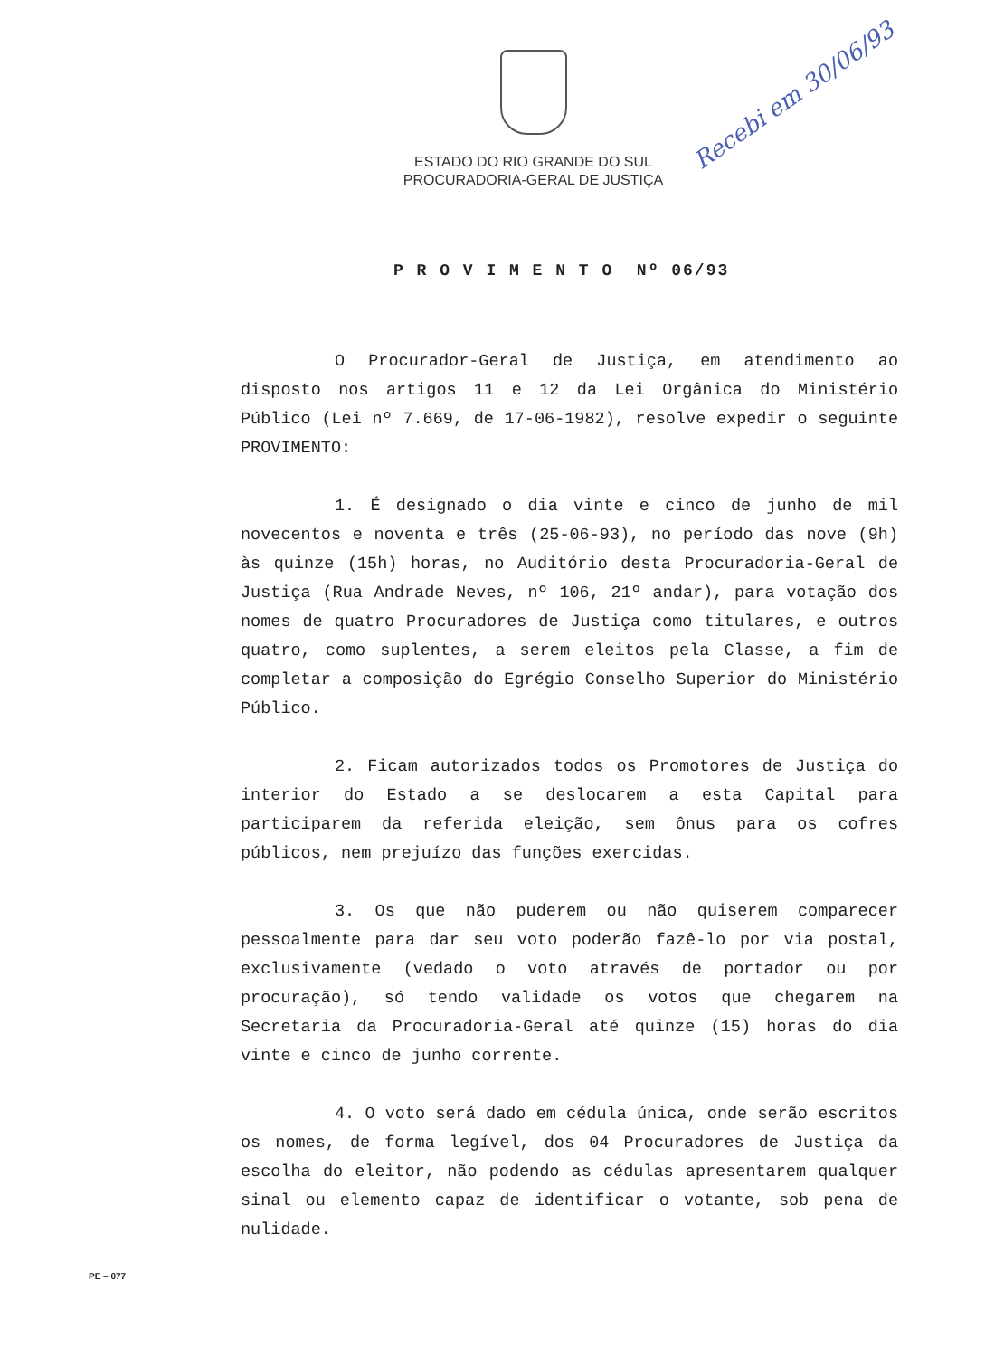ESTADO DO RIO GRANDE DO SUL
PROCURADORIA-GERAL DE JUSTIÇA
Recebi em 30/06/93
P R O V I M E N T O Nº 06/93
O Procurador-Geral de Justiça, em atendimento ao disposto nos artigos 11 e 12 da Lei Orgânica do Ministério Público (Lei nº 7.669, de 17-06-1982), resolve expedir o seguinte PROVIMENTO:
1. É designado o dia vinte e cinco de junho de mil novecentos e noventa e três (25-06-93), no período das nove (9h) às quinze (15h) horas, no Auditório desta Procuradoria-Geral de Justiça (Rua Andrade Neves, nº 106, 21º andar), para votação dos nomes de quatro Procuradores de Justiça como titulares, e outros quatro, como suplentes, a serem eleitos pela Classe, a fim de completar a composição do Egrégio Conselho Superior do Ministério Público.
2. Ficam autorizados todos os Promotores de Justiça do interior do Estado a se deslocarem a esta Capital para participarem da referida eleição, sem ônus para os cofres públicos, nem prejuízo das funções exercidas.
3. Os que não puderem ou não quiserem comparecer pessoalmente para dar seu voto poderão fazê-lo por via postal, exclusivamente (vedado o voto através de portador ou por procuração), só tendo validade os votos que chegarem na Secretaria da Procuradoria-Geral até quinze (15) horas do dia vinte e cinco de junho corrente.
4. O voto será dado em cédula única, onde serão escritos os nomes, de forma legível, dos 04 Procuradores de Justiça da escolha do eleitor, não podendo as cédulas apresentarem qualquer sinal ou elemento capaz de identificar o votante, sob pena de nulidade.
PE – 077